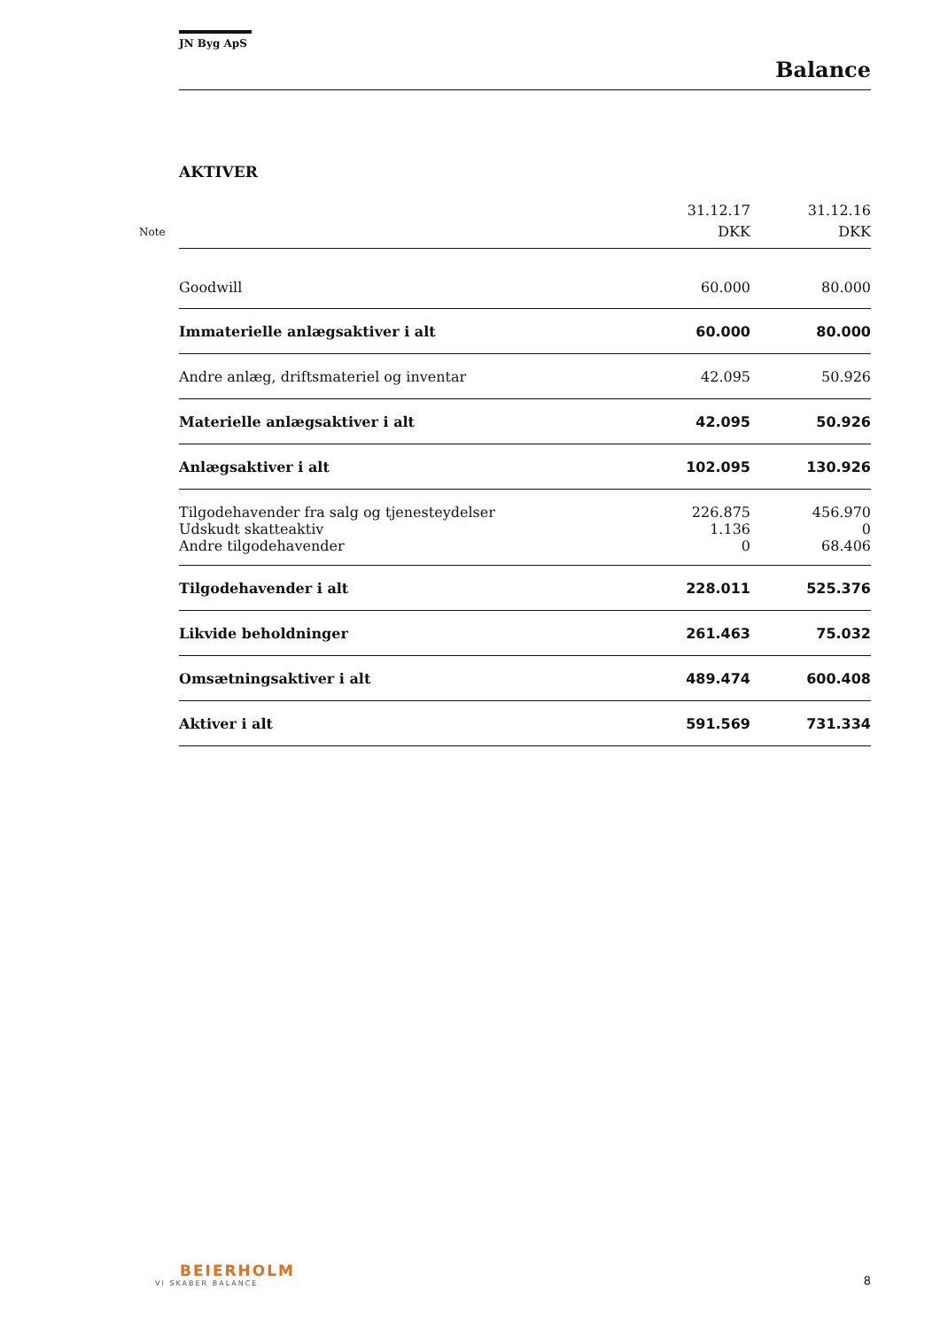JN Byg ApS
Balance
AKTIVER
| Note | 31.12.17 DKK | 31.12.16 DKK |
| --- | --- | --- |
| Goodwill | 60.000 | 80.000 |
| Immaterielle anlægsaktiver i alt | 60.000 | 80.000 |
| Andre anlæg, driftsmateriel og inventar | 42.095 | 50.926 |
| Materielle anlægsaktiver i alt | 42.095 | 50.926 |
| Anlægsaktiver i alt | 102.095 | 130.926 |
| Tilgodehavender fra salg og tjenesteydelser | 226.875 | 456.970 |
| Udskudt skatteaktiv | 1.136 | 0 |
| Andre tilgodehavender | 0 | 68.406 |
| Tilgodehavender i alt | 228.011 | 525.376 |
| Likvide beholdninger | 261.463 | 75.032 |
| Omsætningsaktiver i alt | 489.474 | 600.408 |
| Aktiver i alt | 591.569 | 731.334 |
BEIERHOLM
VI SKABER BALANCE
8